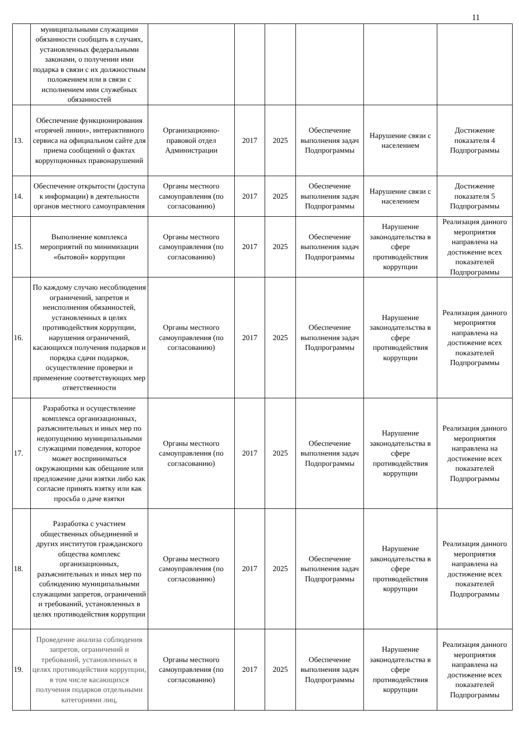11
| | муниципальными служащими обязанности сообщать в случаях, установленных федеральными законами, о получении ими подарка в связи с их должностным положением или в связи с исполнением ими служебных обязанностей | | | | | | |
| 13. | Обеспечение функционирования «горячей линии», интерактивного сервиса на официальном сайте для приема сообщений о фактах коррупционных правонарушений | Организационно-правовой отдел Администрации | 2017 | 2025 | Обеспечение выполнения задач Подпрограммы | Нарушение связи с населением | Достижение показателя 4 Подпрограммы |
| 14. | Обеспечение открытости (доступа к информации) в деятельности органов местного самоуправления | Органы местного самоуправления (по согласованию) | 2017 | 2025 | Обеспечение выполнения задач Подпрограммы | Нарушение связи с населением | Достижение показателя 5 Подпрограммы |
| 15. | Выполнение комплекса мероприятий по минимизации «бытовой» коррупции | Органы местного самоуправления (по согласованию) | 2017 | 2025 | Обеспечение выполнения задач Подпрограммы | Нарушение законодательства в сфере противодействия коррупции | Реализация данного мероприятия направлена на достижение всех показателей Подпрограммы |
| 16. | По каждому случаю несоблюдения ограничений, запретов и неисполнения обязанностей, установленных в целях противодействия коррупции, нарушения ограничений, касающихся получения подарков и порядка сдачи подарков, осуществление проверки и применение соответствующих мер ответственности | Органы местного самоуправления (по согласованию) | 2017 | 2025 | Обеспечение выполнения задач Подпрограммы | Нарушение законодательства в сфере противодействия коррупции | Реализация данного мероприятия направлена на достижение всех показателей Подпрограммы |
| 17. | Разработка и осуществление комплекса организационных, разъяснительных и иных мер по недопущению муниципальными служащими поведения, которое может восприниматься окружающими как обещание или предложение дачи взятки либо как согласие принять взятку или как просьба о даче взятки | Органы местного самоуправления (по согласованию) | 2017 | 2025 | Обеспечение выполнения задач Подпрограммы | Нарушение законодательства в сфере противодействия коррупции | Реализация данного мероприятия направлена на достижение всех показателей Подпрограммы |
| 18. | Разработка с участием общественных объединений и других институтов гражданского общества комплекс организационных, разъяснительных и иных мер по соблюдению муниципальными служащими запретов, ограничений и требований, установленных в целях противодействия коррупции | Органы местного самоуправления (по согласованию) | 2017 | 2025 | Обеспечение выполнения задач Подпрограммы | Нарушение законодательства в сфере противодействия коррупции | Реализация данного мероприятия направлена на достижение всех показателей Подпрограммы |
| 19. | Проведение анализа соблюдения запретов, ограничений и требований, установленных в целях противодействия коррупции, в том числе касающихся получения подарков отдельными категориями лиц, | Органы местного самоуправления (по согласованию) | 2017 | 2025 | Обеспечение выполнения задач Подпрограммы | Нарушение законодательства в сфере противодействия коррупции | Реализация данного мероприятия направлена на достижение всех показателей Подпрограммы |